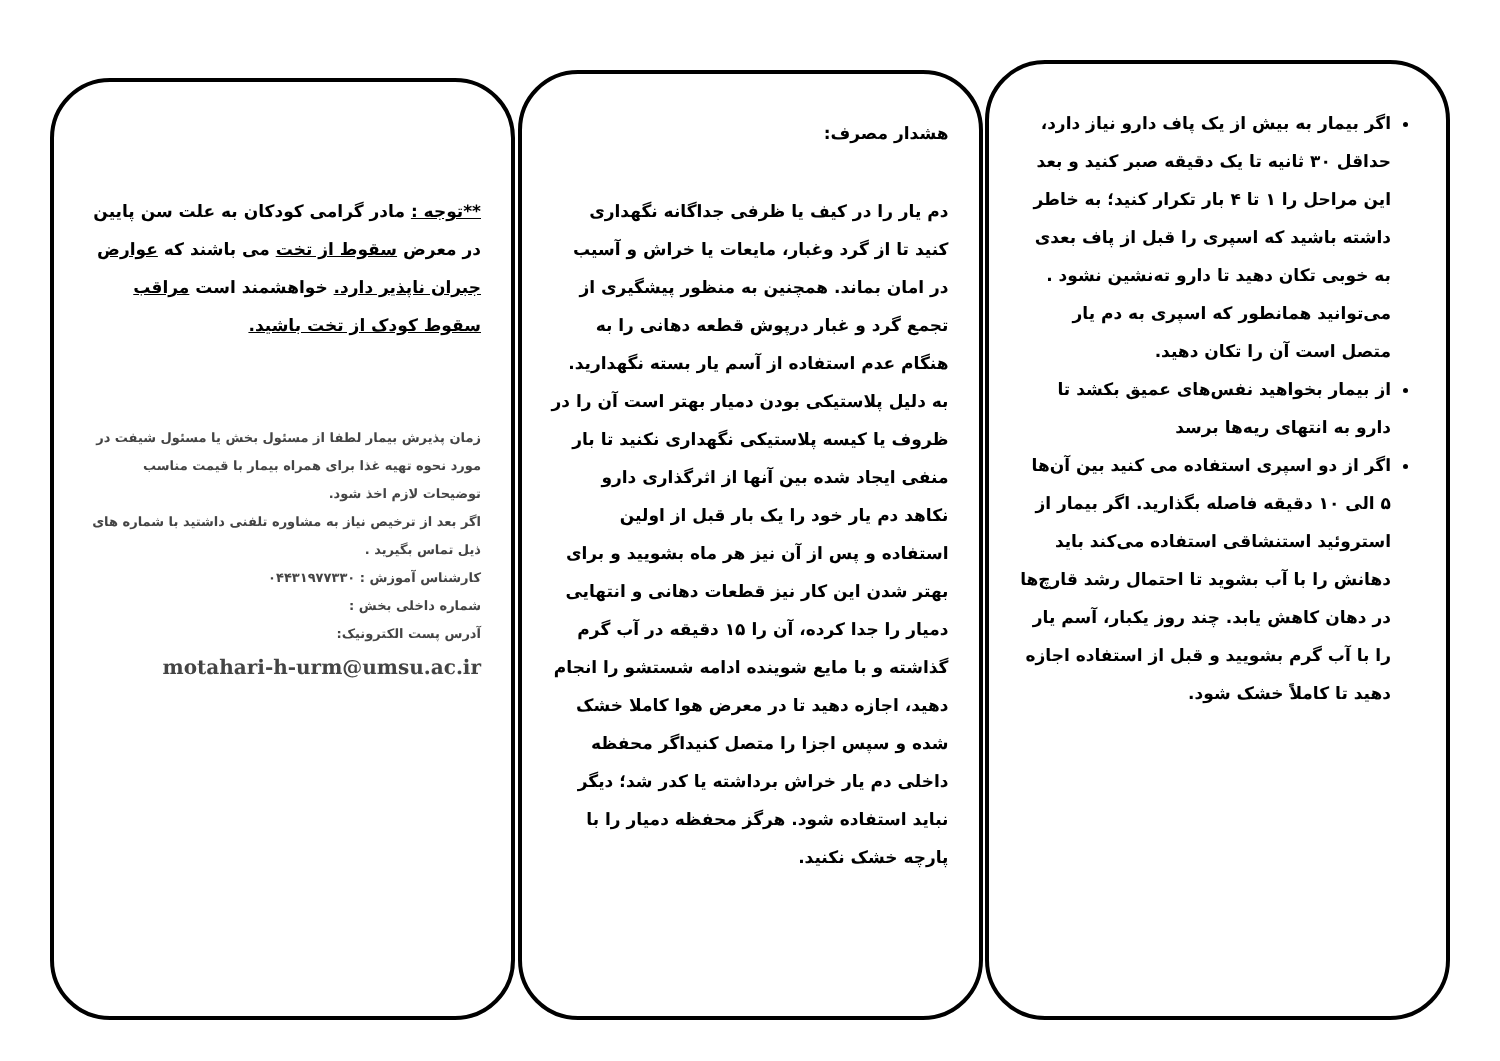اگر بیمار به بیش از یک پاف دارو نیاز دارد، حداقل ۳۰ ثانیه تا یک دقیقه صبر کنید و بعد این مراحل را ۱ تا ۴ بار تکرار کنید؛ به خاطر داشته باشید که اسپری را قبل از پاف بعدی به خوبی تکان دهید تا دارو ته‌نشین نشود . می‌توانید همانطور که اسپری به دم یار متصل است آن را تکان دهید.
از بیمار بخواهید نفس‌های عمیق بکشد تا دارو به انتهای ریه‌ها برسد
اگر از دو اسپری استفاده می کنید بین آن‌ها ۵ الی ۱۰ دقیقه فاصله بگذارید. اگر بیمار از استروئید استنشاقی استفاده می‌کند باید دهانش را با آب بشوید تا احتمال رشد قارچ‌ها در دهان کاهش یابد. چند روز یکبار، آسم یار را با آب گرم بشویید و قبل از استفاده اجازه دهید تا کاملاً خشک شود.
هشدار مصرف:
دم یار را در کیف یا ظرفی جداگانه نگهداری کنید تا از گرد وغبار، مایعات یا خراش و آسیب در امان بماند. همچنین به منظور پیشگیری از تجمع گرد و غبار درپوش قطعه دهانی را به هنگام عدم استفاده از آسم یار بسته نگهدارید. به دلیل پلاستیکی بودن دمیار بهتر است آن را در ظروف یا کیسه پلاستیکی نگهداری نکنید تا بار منفی ایجاد شده بین آنها از اثرگذاری دارو نکاهد دم یار خود را یک بار قبل از اولین استفاده و پس از آن نیز هر ماه بشویید و برای بهتر شدن این کار نیز قطعات دهانی و انتهایی دمیار را جدا کرده، آن را ۱۵ دقیقه در آب گرم گذاشته و با مایع شوینده ادامه شستشو را انجام دهید، اجازه دهید تا در معرض هوا کاملا خشک شده و سپس اجزا را متصل کنیداگر محفظه داخلی دم یار خراش برداشته یا کدر شد؛ دیگر نباید استفاده شود. هرگز محفظه دمیار را با پارچه خشک نکنید.
**توجه : مادر گرامی کودکان به علت سن پایین در معرض سقوط از تخت می باشند که عوارض جبران ناپذیر دارد. خواهشمند است مراقب سقوط کودک از تخت باشید.
زمان پذیرش بیمار لطفا از مسئول بخش یا مسئول شیفت در مورد نحوه تهیه غذا برای همراه بیمار با قیمت مناسب توضیحات لازم اخذ شود.
اگر بعد از ترخیص نیاز به مشاوره تلفنی داشتید با شماره های ذیل تماس بگیرید .
کارشناس آموزش : ۰۴۴۳۱۹۷۷۳۳۰
شماره داخلی بخش :
آدرس پست الکترونیک:
motahari-h-urm@umsu.ac.ir